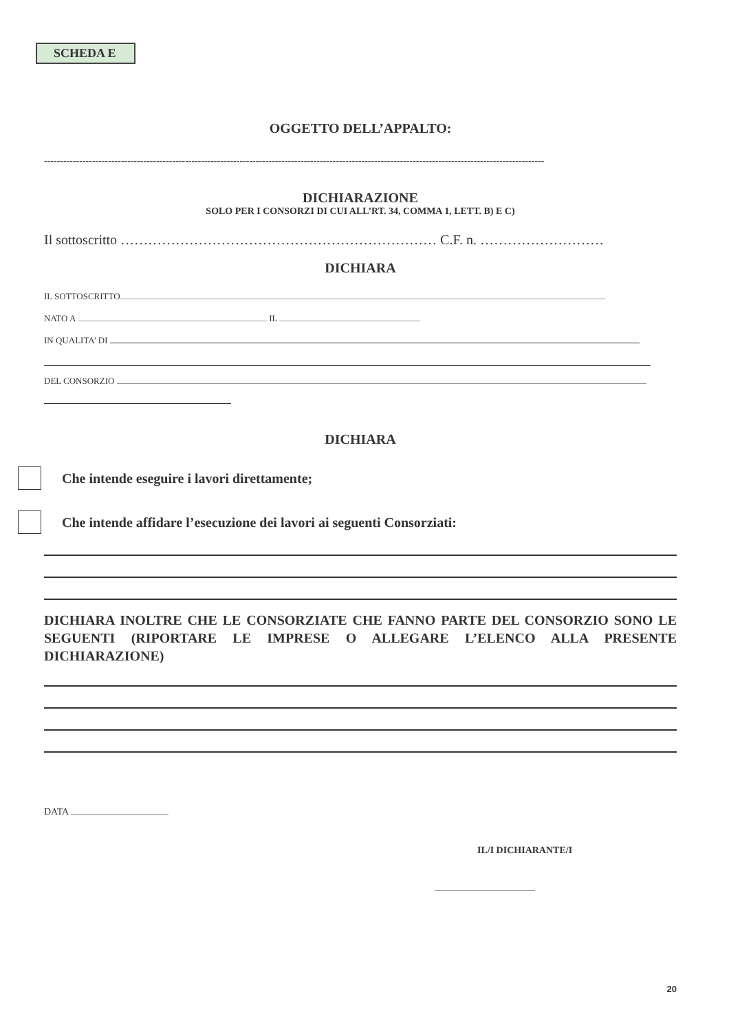SCHEDA E
OGGETTO DELL’APPALTO:
------------------------------------------------------------------------------------------------------------------------------------------------------------
DICHIARAZIONE
SOLO PER I CONSORZI DI CUI ALL’RT. 34, COMMA 1, LETT. B) E C)
Il sottoscritto …………………………………………………………… C.F. n. ………………………
DICHIARA
IL SOTTOSCRITTO
NATO A IL
IN QUALITA’ DI
DEL CONSORZIO
DICHIARA
Che intende eseguire i lavori direttamente;
Che intende affidare l’esecuzione dei lavori ai seguenti Consorziati:
DICHIARA INOLTRE CHE LE CONSORZIATE CHE FANNO PARTE DEL CONSORZIO SONO LE SEGUENTI (RIPORTARE LE IMPRESE O ALLEGARE L’ELENCO ALLA PRESENTE DICHIARAZIONE)
DATA
IL/I DICHIARANTE/I
20